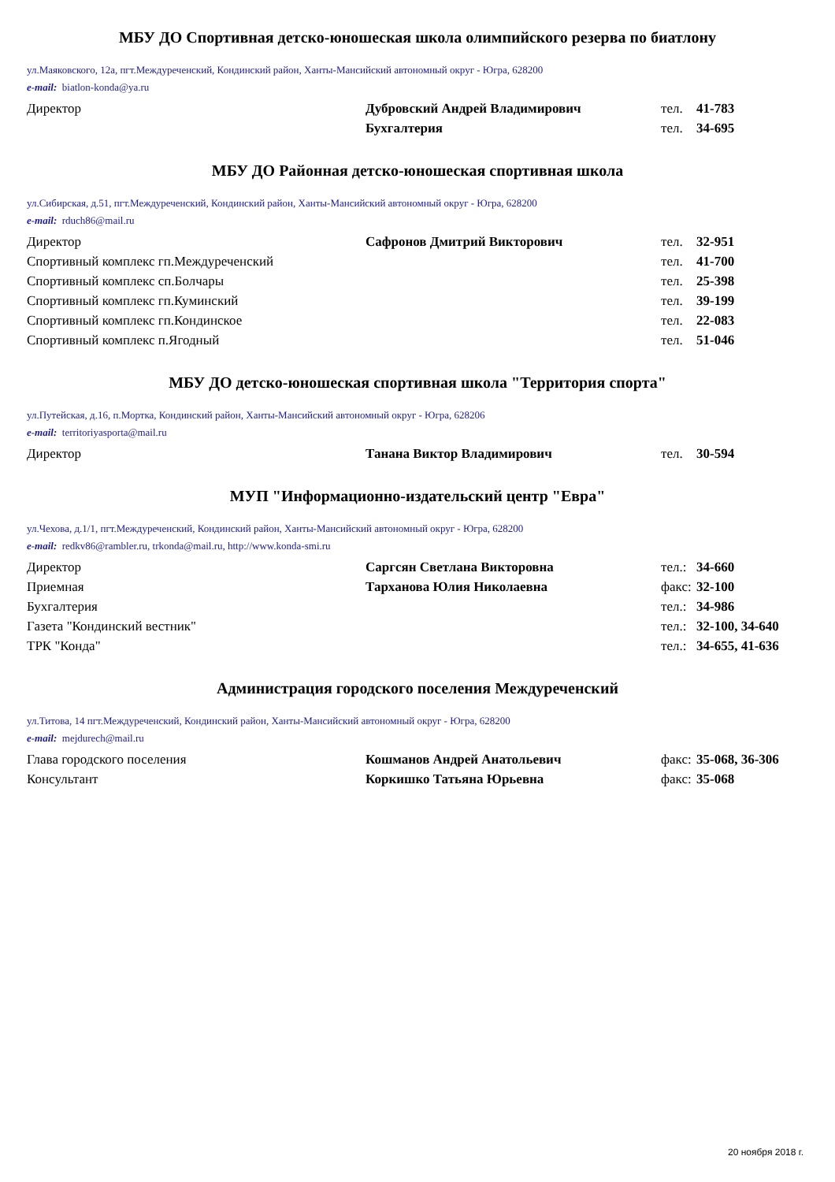МБУ ДО Спортивная детско-юношеская школа олимпийского резерва по биатлону
ул.Маяковского, 12а, пгт.Междуреченский, Кондинский район, Ханты-Мансийский автономный округ - Югра, 628200
e-mail: biatlon-konda@ya.ru
| Директор | Дубровский Андрей Владимирович | тел. | 41-783 |
| | Бухгалтерия | тел. | 34-695 |
МБУ ДО Районная детско-юношеская спортивная школа
ул.Сибирская, д.51, пгт.Междуреченский, Кондинский район, Ханты-Мансийский автономный округ - Югра, 628200
e-mail: rduch86@mail.ru
| Директор | Сафронов Дмитрий Викторович | тел. | 32-951 |
| Спортивный комплекс гп.Междуреченский | | тел. | 41-700 |
| Спортивный комплекс сп.Болчары | | тел. | 25-398 |
| Спортивный комплекс гп.Куминский | | тел. | 39-199 |
| Спортивный комплекс гп.Кондинское | | тел. | 22-083 |
| Спортивный комплекс п.Ягодный | | тел. | 51-046 |
МБУ ДО детско-юношеская спортивная школа "Территория спорта"
ул.Путейская, д.16, п.Мортка, Кондинский район, Ханты-Мансийский автономный округ - Югра, 628206
e-mail: territoriyasporta@mail.ru
| Директор | Танана Виктор Владимирович | тел. | 30-594 |
МУП "Информационно-издательский центр "Евра"
ул.Чехова, д.1/1, пгт.Междуреченский, Кондинский район, Ханты-Мансийский автономный округ - Югра, 628200
e-mail: redkv86@rambler.ru, trkonda@mail.ru, http://www.konda-smi.ru
| Директор | Саргсян Светлана Викторовна | тел.: | 34-660 |
| Приемная | Тарханова Юлия Николаевна | факс: | 32-100 |
| Бухгалтерия | | тел.: | 34-986 |
| Газета "Кондинский вестник" | | тел.: | 32-100, 34-640 |
| ТРК "Конда" | | тел.: | 34-655, 41-636 |
Администрация городского поселения Междуреченский
ул.Титова, 14 пгт.Междуреченский, Кондинский район, Ханты-Мансийский автономный округ - Югра, 628200
e-mail: mejdurech@mail.ru
| Глава городского поселения | Кошманов Андрей Анатольевич | факс: | 35-068, 36-306 |
| Консультант | Коркишко Татьяна Юрьевна | факс: | 35-068 |
20 ноября 2018 г.